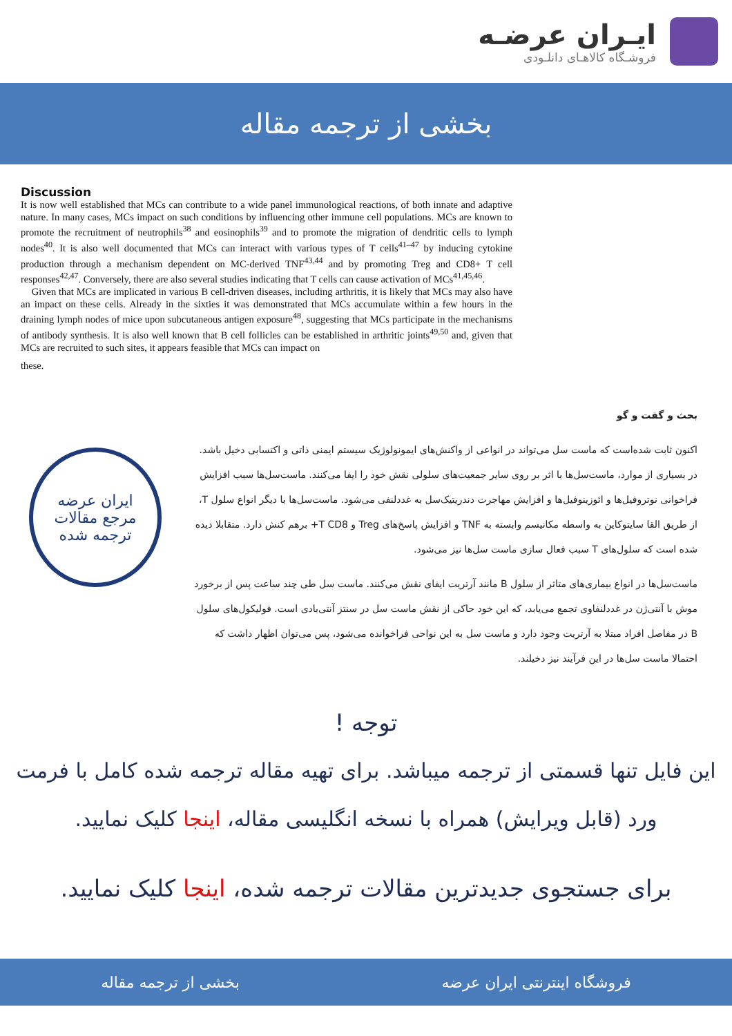ایـران عرضـه
فروشـگاه کالاهـای دانلـودی
بخشی از ترجمه مقاله
Discussion
It is now well established that MCs can contribute to a wide panel immunological reactions, of both innate and adaptive nature. In many cases, MCs impact on such conditions by influencing other immune cell populations. MCs are known to promote the recruitment of neutrophils<sup>38</sup> and eosinophils<sup>39</sup> and to promote the migration of dendritic cells to lymph nodes<sup>40</sup>. It is also well documented that MCs can interact with various types of T cells<sup>41–47</sup> by inducing cytokine production through a mechanism dependent on MC-derived TNF<sup>43,44</sup> and by promoting Treg and CD8+ T cell responses<sup>42,47</sup>. Conversely, there are also several studies indicating that T cells can cause activation of MCs<sup>41,45,46</sup>.
Given that MCs are implicated in various B cell-driven diseases, including arthritis, it is likely that MCs may also have an impact on these cells. Already in the sixties it was demonstrated that MCs accumulate within a few hours in the draining lymph nodes of mice upon subcutaneous antigen exposure<sup>48</sup>, suggesting that MCs participate in the mechanisms of antibody synthesis. It is also well known that B cell follicles can be established in arthritic joints<sup>49,50</sup> and, given that MCs are recruited to such sites, it appears feasible that MCs can impact on
these.
بحث و گفت و گو
اکنون ثابت شده‌است که ماست سل می‌تواند در انواعی از واکنش‌های ایمونولوژیک سیستم ایمنی ذاتی و اکتسابی دخیل باشد. در بسیاری از موارد، ماست‌سل‌ها با اثر بر روی سایر جمعیت‌های سلولی نقش خود را ایفا می‌کنند. ماست‌سل‌ها سبب افزایش فراخوانی نوتروفیل‌ها و ائوزینوفیل‌ها و افزایش مهاجرت دندریتیک‌سل به غددلنفی می‌شود. ماست‌سل‌ها با دیگر انواع سلول T، از طریق القا سایتوکاین به واسطه مکانیسم وابسته به TNF و افزایش پاسخ‌های Treg و T CD8+ برهم کنش دارد. متقابلا دیده شده است که سلول‌های T سبب فعال سازی ماست سل‌ها نیز می‌شود.
ماست‌سل‌ها در انواع بیماری‌های متاثر از سلول B مانند آرتریت ایفای نقش می‌کنند. ماست سل طی چند ساعت پس از برخورد موش با آنتی‌ژن در غددلنفاوی تجمع می‌یابد، که این خود حاکی از نقش ماست سل در سنتز آنتی‌بادی است. فولیکول‌های سلول B در مفاصل افراد مبتلا به آرتریت وجود دارد و ماست سل به این نواحی فراخوانده می‌شود، پس می‌توان اظهار داشت که احتمالا ماست سل‌ها در این فرآیند نیز دخیلند.
ایران عرضه
مرجع مقالات
ترجمه شده
توجه !
این فایل تنها قسمتی از ترجمه میباشد. برای تهیه مقاله ترجمه شده کامل با فرمت ورد (قابل ویرایش) همراه با نسخه انگلیسی مقاله، اینجا کلیک نمایید.
برای جستجوی جدیدترین مقالات ترجمه شده، اینجا کلیک نمایید.
فروشگاه اینترنتی ایران عرضه بخشی از ترجمه مقاله